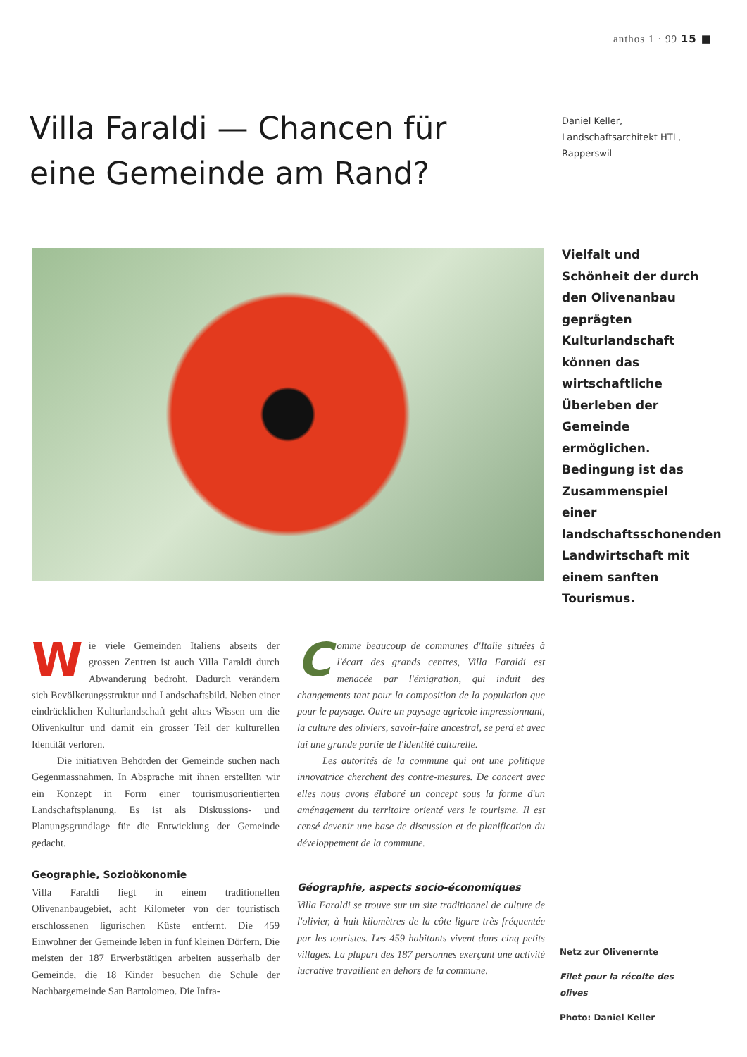anthos 1 · 99 15 ■
Villa Faraldi — Chancen für eine Gemeinde am Rand?
Daniel Keller,
Landschaftsarchitekt HTL,
Rapperswil
Vielfalt und Schönheit der durch den Olivenanbau geprägten Kulturlandschaft können das wirtschaftliche Überleben der Gemeinde ermöglichen. Bedingung ist das Zusammenspiel einer landschaftsschonenden Landwirtschaft mit einem sanften Tourismus.
Wie viele Gemeinden Italiens abseits der grossen Zentren ist auch Villa Faraldi durch Abwanderung bedroht. Dadurch verändern sich Bevölkerungsstruktur und Landschaftsbild. Neben einer eindrücklichen Kulturlandschaft geht altes Wissen um die Olivenkultur und damit ein grosser Teil der kulturellen Identität verloren.
Die initiativen Behörden der Gemeinde suchen nach Gegenmassnahmen. In Absprache mit ihnen erstellten wir ein Konzept in Form einer tourismusorientierten Landschaftsplanung. Es ist als Diskussions- und Planungsgrundlage für die Entwicklung der Gemeinde gedacht.
Geographie, Sozioökonomie
Villa Faraldi liegt in einem traditionellen Olivenanbaugebiet, acht Kilometer von der touristisch erschlossenen ligurischen Küste entfernt. Die 459 Einwohner der Gemeinde leben in fünf kleinen Dörfern. Die meisten der 187 Erwerbstätigen arbeiten ausserhalb der Gemeinde, die 18 Kinder besuchen die Schule der Nachbargemeinde San Bartolomeo. Die Infra-
Comme beaucoup de communes d'Italie situées à l'écart des grands centres, Villa Faraldi est menacée par l'émigration, qui induit des changements tant pour la composition de la population que pour le paysage. Outre un paysage agricole impressionnant, la culture des oliviers, savoir-faire ancestral, se perd et avec lui une grande partie de l'identité culturelle.
Les autorités de la commune qui ont une politique innovatrice cherchent des contre-mesures. De concert avec elles nous avons élaboré un concept sous la forme d'un aménagement du territoire orienté vers le tourisme. Il est censé devenir une base de discussion et de planification du développement de la commune.
Géographie, aspects socio-économiques
Villa Faraldi se trouve sur un site traditionnel de culture de l'olivier, à huit kilomètres de la côte ligure très fréquentée par les touristes. Les 459 habitants vivent dans cinq petits villages. La plupart des 187 personnes exerçant une activité lucrative travaillent en dehors de la commune.
Netz zur Olivenernte
Filet pour la récolte des olives
Photo: Daniel Keller